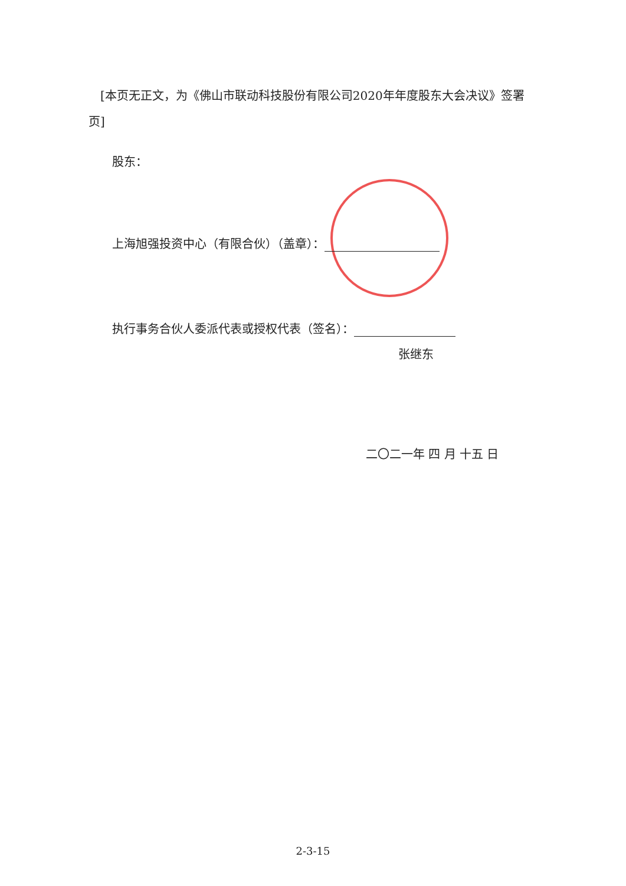[本页无正文，为《佛山市联动科技股份有限公司2020年年度股东大会决议》签署页]
股东：
上海旭强投资中心（有限合伙）（盖章）：
执行事务合伙人委派代表或授权代表（签名）：
张继东
二〇二一年 四 月 十五 日
2-3-15